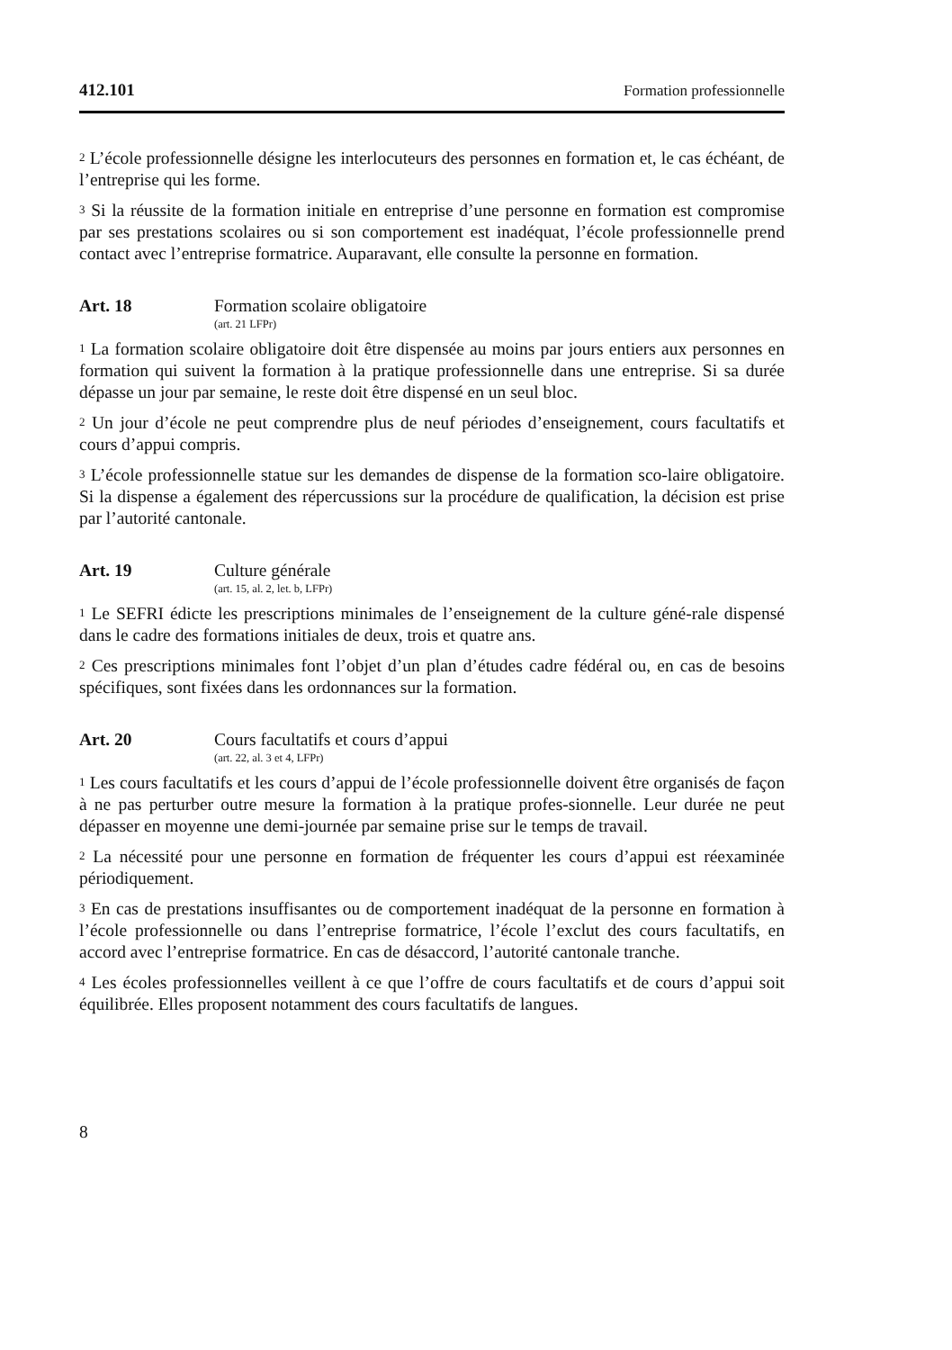412.101 Formation professionnelle
<sup>2</sup> L’école professionnelle désigne les interlocuteurs des personnes en formation et, le cas échéant, de l’entreprise qui les forme.
<sup>3</sup> Si la réussite de la formation initiale en entreprise d’une personne en formation est compromise par ses prestations scolaires ou si son comportement est inadéquat, l’école professionnelle prend contact avec l’entreprise formatrice. Auparavant, elle consulte la personne en formation.
Art. 18 Formation scolaire obligatoire
(art. 21 LFPr)
<sup>1</sup> La formation scolaire obligatoire doit être dispensée au moins par jours entiers aux personnes en formation qui suivent la formation à la pratique professionnelle dans une entreprise. Si sa durée dépasse un jour par semaine, le reste doit être dispensé en un seul bloc.
<sup>2</sup> Un jour d’école ne peut comprendre plus de neuf périodes d’enseignement, cours facultatifs et cours d’appui compris.
<sup>3</sup> L’école professionnelle statue sur les demandes de dispense de la formation sco-laire obligatoire. Si la dispense a également des répercussions sur la procédure de qualification, la décision est prise par l’autorité cantonale.
Art. 19 Culture générale
(art. 15, al. 2, let. b, LFPr)
<sup>1</sup> Le SEFRI édicte les prescriptions minimales de l’enseignement de la culture géné-rale dispensé dans le cadre des formations initiales de deux, trois et quatre ans.
<sup>2</sup> Ces prescriptions minimales font l’objet d’un plan d’études cadre fédéral ou, en cas de besoins spécifiques, sont fixées dans les ordonnances sur la formation.
Art. 20 Cours facultatifs et cours d’appui
(art. 22, al. 3 et 4, LFPr)
<sup>1</sup> Les cours facultatifs et les cours d’appui de l’école professionnelle doivent être organisés de façon à ne pas perturber outre mesure la formation à la pratique profes-sionnelle. Leur durée ne peut dépasser en moyenne une demi-journée par semaine prise sur le temps de travail.
<sup>2</sup> La nécessité pour une personne en formation de fréquenter les cours d’appui est réexaminée périodiquement.
<sup>3</sup> En cas de prestations insuffisantes ou de comportement inadéquat de la personne en formation à l’école professionnelle ou dans l’entreprise formatrice, l’école l’exclut des cours facultatifs, en accord avec l’entreprise formatrice. En cas de désaccord, l’autorité cantonale tranche.
<sup>4</sup> Les écoles professionnelles veillent à ce que l’offre de cours facultatifs et de cours d’appui soit équilibrée. Elles proposent notamment des cours facultatifs de langues.
8